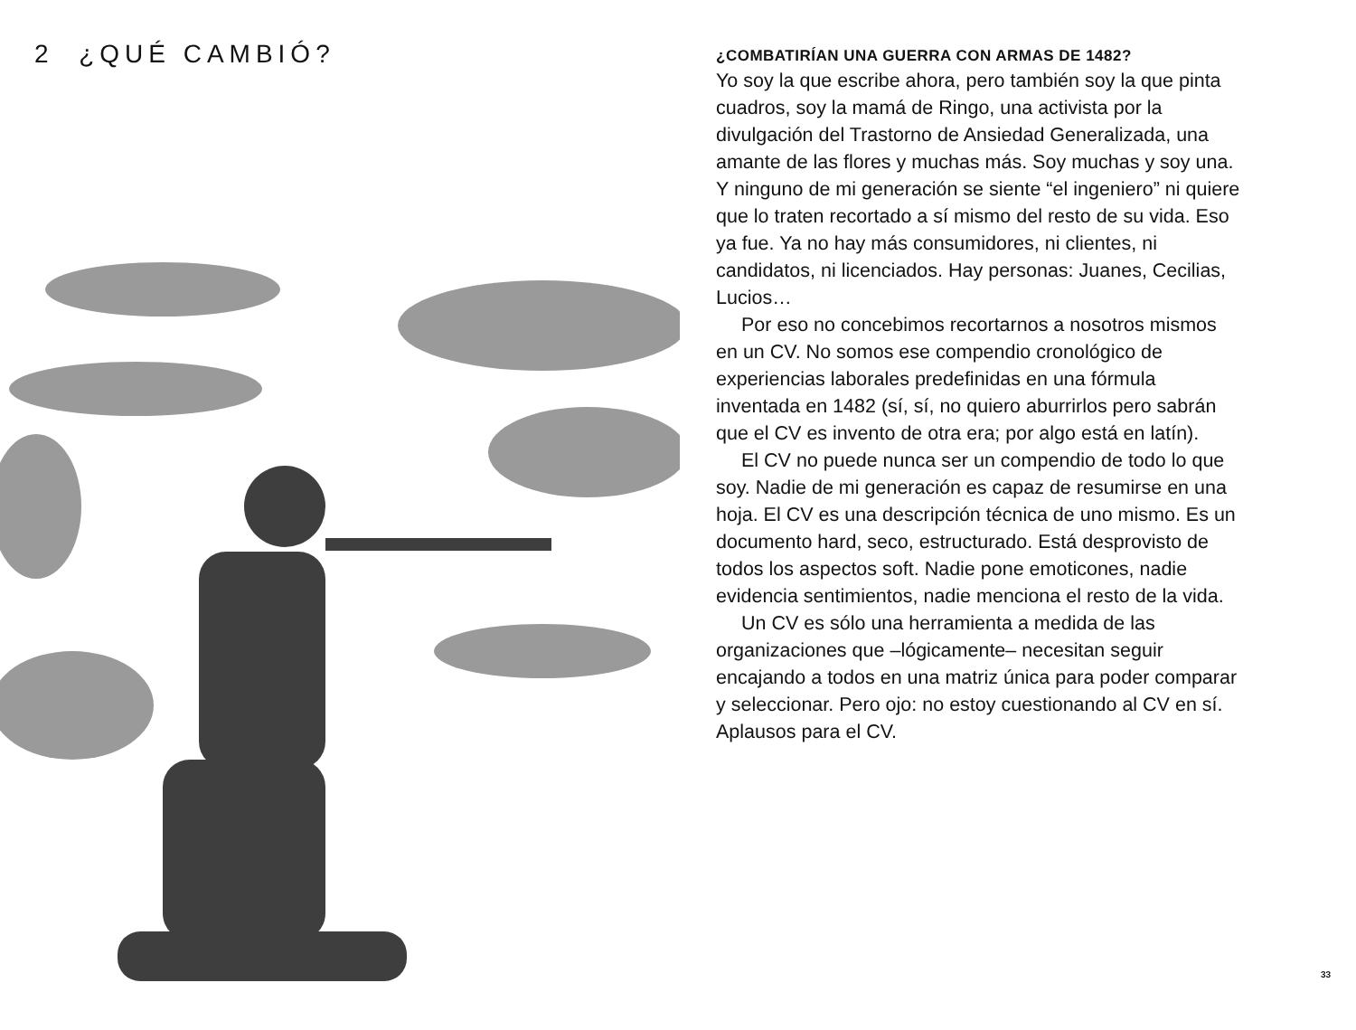2 ¿QUÉ CAMBIÓ?
¿COMBATIRÍAN UNA GUERRA CON ARMAS DE 1482?
Yo soy la que escribe ahora, pero también soy la que pinta cuadros, soy la mamá de Ringo, una activista por la divulgación del Trastorno de Ansiedad Generalizada, una amante de las flores y muchas más. Soy muchas y soy una. Y ninguno de mi generación se siente “el ingeniero” ni quiere que lo traten recortado a sí mismo del resto de su vida. Eso ya fue. Ya no hay más consumidores, ni clientes, ni candidatos, ni licenciados. Hay personas: Juanes, Cecilias, Lucios…
Por eso no concebimos recortarnos a nosotros mismos en un CV. No somos ese compendio cronológico de experiencias laborales predefinidas en una fórmula inventada en 1482 (sí, sí, no quiero aburrirlos pero sabrán que el CV es invento de otra era; por algo está en latín).
El CV no puede nunca ser un compendio de todo lo que soy. Nadie de mi generación es capaz de resumirse en una hoja. El CV es una descripción técnica de uno mismo. Es un documento hard, seco, estructurado. Está desprovisto de todos los aspectos soft. Nadie pone emoticones, nadie evidencia sentimientos, nadie menciona el resto de la vida.
Un CV es sólo una herramienta a medida de las organizaciones que –lógicamente– necesitan seguir encajando a todos en una matriz única para poder comparar y seleccionar. Pero ojo: no estoy cuestionando al CV en sí. Aplausos para el CV.
33